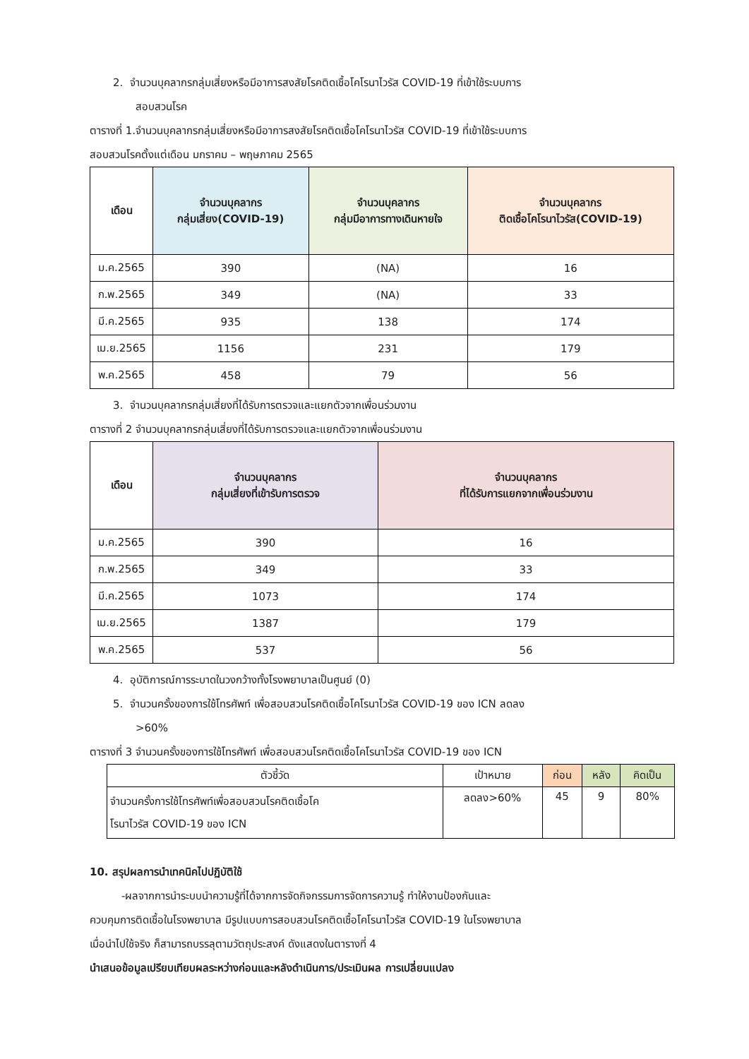2. จำนวนบุคลากรกลุ่มเสี่ยงหรือมีอาการสงสัยโรคติดเชื้อโคโรนาไวรัส COVID-19 ที่เข้าใช้ระบบการ
สอบสวนโรค
ตารางที่ 1.จำนวนบุคลากรกลุ่มเสี่ยงหรือมีอาการสงสัยโรคติดเชื้อโคโรนาไวรัส COVID-19 ที่เข้าใช้ระบบการ
สอบสวนโรคตั้งแต่เดือน มกราคม – พฤษภาคม 2565
| เดือน | จำนวนบุคลากร กลุ่มเสี่ยง(COVID-19) | จำนวนบุคลากร กลุ่มมีอาการทางเดินหายใจ | จำนวนบุคลากร ติดเชื้อโคโรนาไวรัส(COVID-19) |
| --- | --- | --- | --- |
| ม.ค.2565 | 390 | (NA) | 16 |
| ก.พ.2565 | 349 | (NA) | 33 |
| มี.ค.2565 | 935 | 138 | 174 |
| เม.ย.2565 | 1156 | 231 | 179 |
| พ.ค.2565 | 458 | 79 | 56 |
3. จำนวนบุคลากรกลุ่มเสี่ยงที่ได้รับการตรวจและแยกตัวจากเพื่อนร่วมงาน
ตารางที่ 2 จำนวนบุคลากรกลุ่มเสี่ยงที่ได้รับการตรวจและแยกตัวจากเพื่อนร่วมงาน
| เดือน | จำนวนบุคลากร กลุ่มเสี่ยงที่เข้ารับการตรวจ | จำนวนบุคลากร ที่ได้รับการแยกจากเพื่อนร่วมงาน |
| --- | --- | --- |
| ม.ค.2565 | 390 | 16 |
| ก.พ.2565 | 349 | 33 |
| มี.ค.2565 | 1073 | 174 |
| เม.ย.2565 | 1387 | 179 |
| พ.ค.2565 | 537 | 56 |
4. อุบัติการณ์การระบาดในวงกว้างทั้งโรงพยาบาลเป็นศูนย์ (0)
5. จำนวนครั้งของการใช้โทรศัพท์ เพื่อสอบสวนโรคติดเชื้อโคโรนาไวรัส COVID-19 ของ ICN ลดลง
>60%
ตารางที่ 3 จำนวนครั้งของการใช้โทรศัพท์ เพื่อสอบสวนโรคติดเชื้อโคโรนาไวรัส COVID-19 ของ ICN
| ตัวชี้วัด | เป้าหมาย | ก่อน | หลัง | คิดเป็น |
| --- | --- | --- | --- | --- |
| จำนวนครั้งการใช้โทรศัพท์เพื่อสอบสวนโรคติดเชื้อโค โรนาไวรัส COVID-19 ของ ICN | ลดลง>60% | 45 | 9 | 80% |
10. สรุปผลการนำเทคนิคไปปฏิบัติใช้
-ผลจากการนำระบบนำความรู้ที่ได้จากการจัดกิจกรรมการจัดการความรู้ ทำให้งานป้องกันและ
ควบคุมการติดเชื้อในโรงพยาบาล มีรูปแบบการสอบสวนโรคติดเชื้อโคโรนาไวรัส COVID-19 ในโรงพยาบาล
เมื่อนำไปใช้จริง ก็สามารถบรรลุตามวัตถุประสงค์ ดังแสดงในตารางที่ 4
นำเสนอข้อมูลเปรียบเทียบผลระหว่างก่อนและหลังดำเนินการ/ประเมินผล การเปลี่ยนแปลง